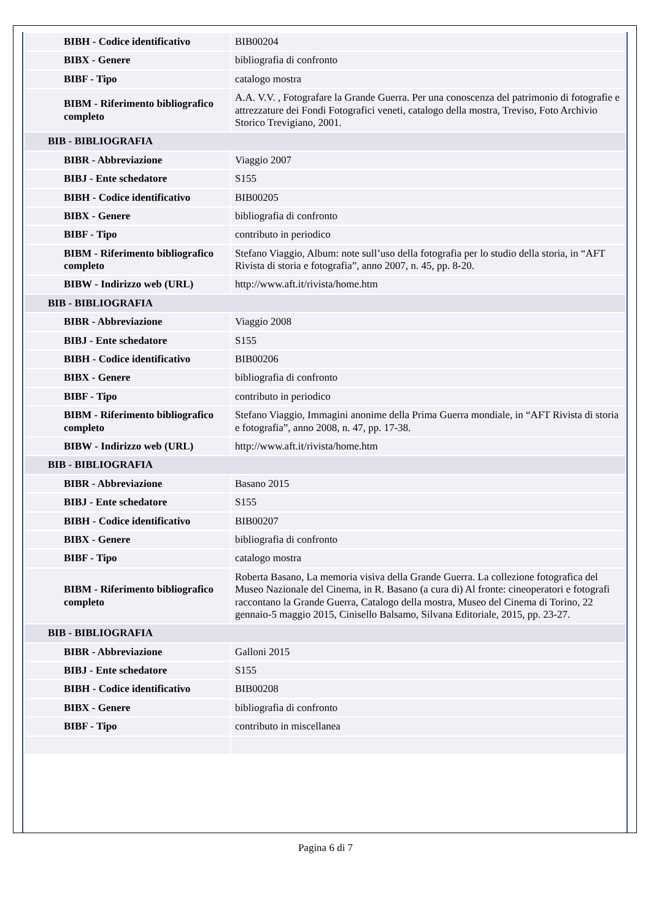| BIBH - Codice identificativo | BIB00204 |
| BIBX - Genere | bibliografia di confronto |
| BIBF - Tipo | catalogo mostra |
| BIBM - Riferimento bibliografico completo | A.A. V.V. , Fotografare la Grande Guerra. Per una conoscenza del patrimonio di fotografie e attrezzature dei Fondi Fotografici veneti, catalogo della mostra, Treviso, Foto Archivio Storico Trevigiano, 2001. |
| BIB - BIBLIOGRAFIA | |
| BIBR - Abbreviazione | Viaggio 2007 |
| BIBJ - Ente schedatore | S155 |
| BIBH - Codice identificativo | BIB00205 |
| BIBX - Genere | bibliografia di confronto |
| BIBF - Tipo | contributo in periodico |
| BIBM - Riferimento bibliografico completo | Stefano Viaggio, Album: note sull’uso della fotografia per lo studio della storia, in “AFT Rivista di storia e fotografia”, anno 2007, n. 45, pp. 8-20. |
| BIBW - Indirizzo web (URL) | http://www.aft.it/rivista/home.htm |
| BIB - BIBLIOGRAFIA | |
| BIBR - Abbreviazione | Viaggio 2008 |
| BIBJ - Ente schedatore | S155 |
| BIBH - Codice identificativo | BIB00206 |
| BIBX - Genere | bibliografia di confronto |
| BIBF - Tipo | contributo in periodico |
| BIBM - Riferimento bibliografico completo | Stefano Viaggio, Immagini anonime della Prima Guerra mondiale, in “AFT Rivista di storia e fotografia”, anno 2008, n. 47, pp. 17-38. |
| BIBW - Indirizzo web (URL) | http://www.aft.it/rivista/home.htm |
| BIB - BIBLIOGRAFIA | |
| BIBR - Abbreviazione | Basano 2015 |
| BIBJ - Ente schedatore | S155 |
| BIBH - Codice identificativo | BIB00207 |
| BIBX - Genere | bibliografia di confronto |
| BIBF - Tipo | catalogo mostra |
| BIBM - Riferimento bibliografico completo | Roberta Basano, La memoria visiva della Grande Guerra. La collezione fotografica del Museo Nazionale del Cinema, in R. Basano (a cura di) Al fronte: cineoperatori e fotografi raccontano la Grande Guerra, Catalogo della mostra, Museo del Cinema di Torino, 22 gennaio-5 maggio 2015, Cinisello Balsamo, Silvana Editoriale, 2015, pp. 23-27. |
| BIB - BIBLIOGRAFIA | |
| BIBR - Abbreviazione | Galloni 2015 |
| BIBJ - Ente schedatore | S155 |
| BIBH - Codice identificativo | BIB00208 |
| BIBX - Genere | bibliografia di confronto |
| BIBF - Tipo | contributo in miscellanea |
Pagina 6 di 7